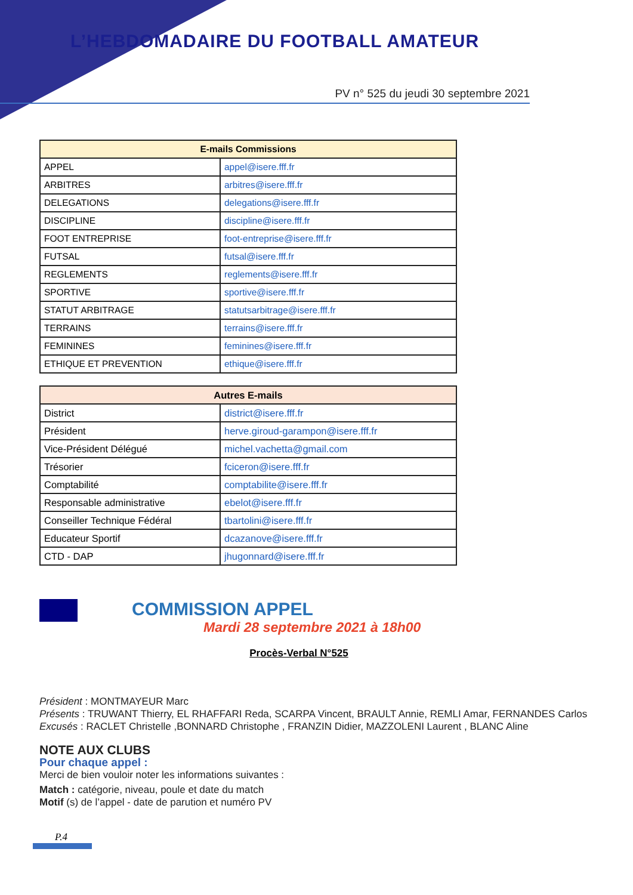L’HEBDOMADAIRE DU FOOTBALL AMATEUR
PV n° 525 du jeudi 30 septembre 2021
| E-mails Commissions | |
| --- | --- |
| APPEL | appel@isere.fff.fr |
| ARBITRES | arbitres@isere.fff.fr |
| DELEGATIONS | delegations@isere.fff.fr |
| DISCIPLINE | discipline@isere.fff.fr |
| FOOT ENTREPRISE | foot-entreprise@isere.fff.fr |
| FUTSAL | futsal@isere.fff.fr |
| REGLEMENTS | reglements@isere.fff.fr |
| SPORTIVE | sportive@isere.fff.fr |
| STATUT ARBITRAGE | statutsarbitrage@isere.fff.fr |
| TERRAINS | terrains@isere.fff.fr |
| FEMININES | feminines@isere.fff.fr |
| ETHIQUE ET PREVENTION | ethique@isere.fff.fr |
| Autres E-mails | |
| --- | --- |
| District | district@isere.fff.fr |
| Président | herve.giroud-garampon@isere.fff.fr |
| Vice-Président Délégué | michel.vachetta@gmail.com |
| Trésorier | fciceron@isere.fff.fr |
| Comptabilité | comptabilite@isere.fff.fr |
| Responsable administrative | ebelot@isere.fff.fr |
| Conseiller Technique Fédéral | tbartolini@isere.fff.fr |
| Educateur Sportif | dcazanove@isere.fff.fr |
| CTD - DAP | jhugonnard@isere.fff.fr |
COMMISSION APPEL
Mardi 28 septembre 2021 à 18h00
Procès-Verbal N°525
Président : MONTMAYEUR Marc
Présents : TRUWANT Thierry, EL RHAFFARI Reda, SCARPA Vincent, BRAULT Annie, REMLI Amar, FERNANDES Carlos
Excusés : RACLET Christelle ,BONNARD Christophe , FRANZIN Didier, MAZZOLENI Laurent , BLANC Aline
NOTE AUX CLUBS
Pour chaque appel :
Merci de bien vouloir noter les informations suivantes :
Match : catégorie, niveau, poule et date du match
Motif (s) de l’appel - date de parution et numéro PV
P.4